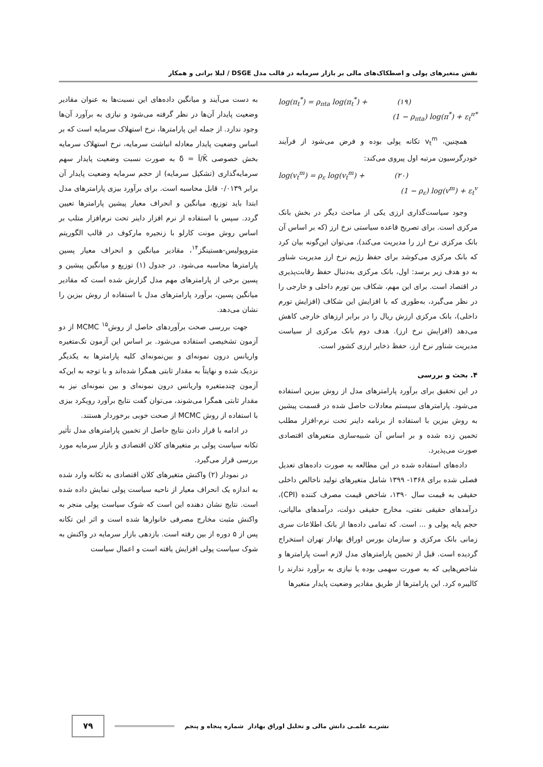نقش متغیرهای پولی و اصطکاک‌های مالی بر بازار سرمایه در قالب مدل DSGE / لیلا براتی و همکار
log(π<sub>t</sub><sup>*</sup>) = ρ<sub>πta</sub> log(π<sub>t</sub><sup>*</sup>) + (۱۹)
(1 − ρ<sub>πta</sub>) log(π<sup>*</sup>) + ε<sub>t</sub><sup>π*</sup>
همچنین، v<sub>t</sub><sup>m</sup> تکانه پولی بوده و فرض می‌شود از فرآیند خودرگرسیون مرتبه اول پیروی می‌کند:
log(v<sub>t</sub><sup>m</sup>) = ρ<sub>ε</sub> log(v<sub>t</sub><sup>m</sup>) + (۲۰)
(1 − ρ<sub>ε</sub>) log(v<sup>m</sup>) + ε<sub>t</sub><sup>v</sup>
وجود سیاست‌گذاری ارزی یکی از مباحث دیگر در بخش بانک مرکزی است. برای تصریح قاعده سیاستی نرخ ارز (که بر اساس آن بانک مرکزی نرخ ارز را مدیریت می‌کند)، می‌توان این‌گونه بیان کرد که بانک مرکزی می‌کوشد برای حفظ رژیم نرخ ارز مدیریت شناور به دو هدف زیر برسد: اول، بانک مرکزی به‌دنبال حفظ رقابت‌پذیری در اقتصاد است. برای این مهم، شکاف بین تورم داخلی و خارجی را در نظر می‌گیرد، به‌طوری که با افزایش این شکاف (افزایش تورم داخلی)، بانک مرکزی ارزش ریال را در برابر ارزهای خارجی کاهش می‌دهد (افزایش نرخ ارز). هدف دوم بانک مرکزی از سیاست مدیریت شناور نرخ ارز، حفظ ذخایر ارزی کشور است.
۴. بحث و بررسی
در این تحقیق برای برآورد پارامترهای مدل از روش بیزین استفاده می‌شود. پارامترهای سیستم معادلات حاصل شده در قسمت پیشین به روش بیزین با استفاده از برنامه داینر تحت نرم-افزار مطلب تخمین زده شده و بر اساس آن شبیه‌سازی متغیرهای اقتصادی صورت می‌پذیرد.
داده‌های استفاده شده در این مطالعه به صورت داده‌های تعدیل فصلی شده برای ۱۳۶۸- ۱۳۹۹ شامل متغیرهای تولید ناخالص داخلی حقیقی به قیمت سال ۱۳۹۰، شاخص قیمت مصرف کننده (CPI)، درآمدهای حقیقی نفتی، مخارج حقیقی دولت، درآمدهای مالیاتی، حجم پایه پولی و ... است. که تمامی داده‌ها از بانک اطلاعات سری زمانی بانک مرکزی و سازمان بورس اوراق بهادار تهران استخراج گردیده است. قبل از تخمین پارامترهای مدل لازم است پارامترها و شاخص‌هایی که به صورت سهمی بوده یا نیازی به برآورد ندارند را کالیبره کرد. این پارامترها از طریق مقادیر وضعیت پایدار متغیرها
به دست می‌آیند و میانگین داده‌های این نسبت‌ها به عنوان مقادیر وضعیت پایدار آن‌ها در نظر گرفته می‌شود و نیازی به برآورد آن‌ها وجود ندارد. از جمله این پارامترها، نرخ استهلاک سرمایه است که بر اساس وضعیت پایدار معادله انباشت سرمایه، نرخ استهلاک سرمایه بخش خصوصی δ = Ī/K̄ به صورت نسبت وضعیت پایدار سهم سرمایه‌گذاری (تشکیل سرمایه) از حجم سرمایه وضعیت پایدار آن برابر ۰/۰۱۳۹ قابل محاسبه است. برای برآورد بیزی پارامترهای مدل ابتدا باید توزیع، میانگین و انحراف معیار پیشین پارامترها تعیین گردد. سپس با استفاده از نرم افزار داینر تحت نرم‌افزار متلب بر اساس روش مونت کارلو با زنجیره مارکوف در قالب الگوریتم متروپولیس-هستینگز<sup>۱۴</sup>، مقادیر میانگین و انحراف معیار پسین پارامترها محاسبه می‌شود. در جدول (۱) توزیع و میانگین پیشین و پسین برخی از پارامترهای مهم مدل گزارش شده است که مقادیر میانگین پسین، برآورد پارامترهای مدل با استفاده از روش بیزین را نشان می‌دهد.
جهت بررسی صحت برآوردهای حاصل از روش<sup>۱۵</sup> MCMC از دو آزمون تشخیصی استفاده می‌شود. بر اساس این آزمون تک‌متغیره واریانس درون نمونه‌ای و بین‌نمونه‌ای کلیه پارامترها به یکدیگر نزدیک شده و نهایتاً به مقدار ثابتی همگرا شده‌اند و با توجه به این‌که آزمون چندمتغیره واریانس درون نمونه‌ای و بین نمونه‌ای نیز به مقدار ثابتی همگرا می‌شوند، می‌توان گفت نتایج برآورد رویکرد بیزی با استفاده از روش MCMC از صحت خوبی برخوردار هستند.
در ادامه با قرار دادن نتایج حاصل از تخمین پارامترهای مدل تأثیر تکانه سیاست پولی بر متغیرهای کلان اقتصادی و بازار سرمایه مورد بررسی قرار می‌گیرد.
در نمودار (۲) واکنش متغیرهای کلان اقتصادی به تکانه وارد شده به اندازه یک انحراف معیار از ناحیه سیاست پولی نمایش داده شده است. نتایج نشان دهنده این است که شوک سیاست پولی منجر به واکنش مثبت مخارج مصرفی خانوارها شده است و اثر این تکانه پس از ۵ دوره از بین رفته است. بازدهی بازار سرمایه در واکنش به شوک سیاست پولی افزایش یافته است و اعمال سیاست
نشریـه علمـی دانش مالی و تحلیل اوراق بهادار شماره پنجاه و پنجم ۷۹